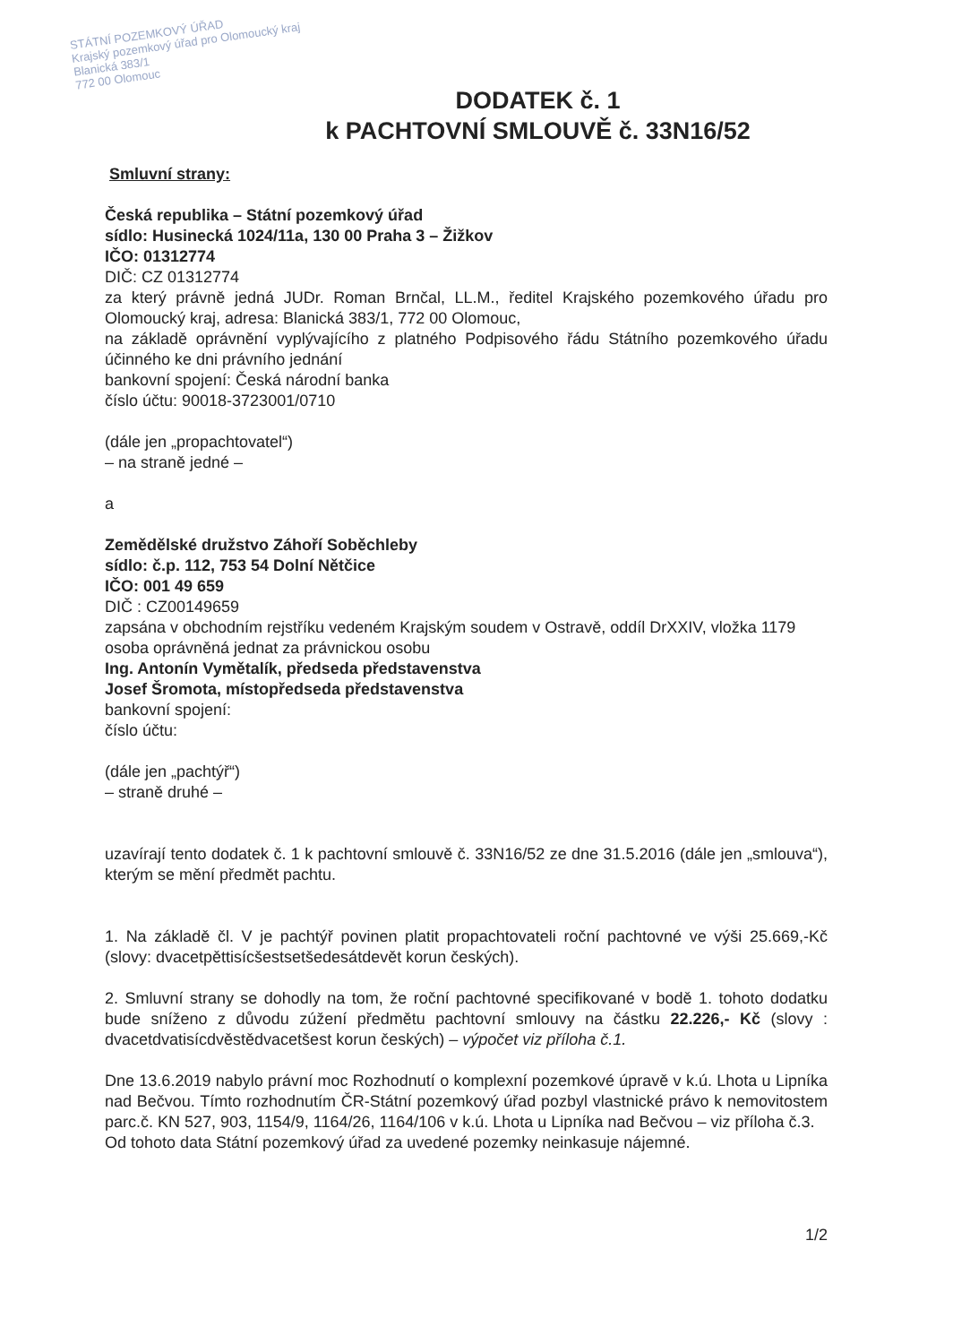STÁTNÍ POZEMKOVÝ ÚŘAD
Krajský pozemkový úřad pro Olomoucký kraj
Blanická 383/1
772 00 Olomouc
DODATEK č. 1
k PACHTOVNÍ SMLOUVĚ č. 33N16/52
Smluvní strany:
Česká republika – Státní pozemkový úřad
sídlo: Husinecká 1024/11a, 130 00 Praha 3 – Žižkov
IČO: 01312774
DIČ: CZ 01312774
za který právně jedná JUDr. Roman Brnčal, LL.M., ředitel Krajského pozemkového úřadu pro Olomoucký kraj, adresa: Blanická 383/1, 772 00 Olomouc,
na základě oprávnění vyplývajícího z platného Podpisového řádu Státního pozemkového úřadu účinného ke dni právního jednání
bankovní spojení: Česká národní banka
číslo účtu: 90018-3723001/0710
(dále jen „propachtovatel“)
– na straně jedné –
a
Zemědělské družstvo Záhoří Soběchleby
sídlo: č.p. 112, 753 54 Dolní Nětčice
IČO: 001 49 659
DIČ : CZ00149659
zapsána v obchodním rejstříku vedeném Krajským soudem v Ostravě, oddíl DrXXIV, vložka 1179
osoba oprávněná jednat za právnickou osobu
Ing. Antonín Vymětalík, předseda představenstva
Josef Šromota, místopředseda představenstva
bankovní spojení:
číslo účtu:
(dále jen „pachtýř“)
– straně druhé –
uzavírají tento dodatek č. 1 k pachtovní smlouvě č. 33N16/52 ze dne 31.5.2016 (dále jen „smlouva“), kterým se mění předmět pachtu.
1. Na základě čl. V je pachtýř povinen platit propachtovateli roční pachtovné ve výši 25.669,-Kč (slovy: dvacetpěttisícšestsetšedesátdevět korun českých).
2. Smluvní strany se dohodly na tom, že roční pachtovné specifikované v bodě 1. tohoto dodatku bude sníženo z důvodu zúžení předmětu pachtovní smlouvy na částku 22.226,- Kč (slovy : dvacetdvatisícdvěstědvacetšest korun českých) – výpočet viz příloha č.1.
Dne 13.6.2019 nabylo právní moc Rozhodnutí o komplexní pozemkové úpravě v k.ú. Lhota u Lipníka nad Bečvou. Tímto rozhodnutím ČR-Státní pozemkový úřad pozbyl vlastnické právo k nemovitostem parc.č. KN 527, 903, 1154/9, 1164/26, 1164/106 v k.ú. Lhota u Lipníka nad Bečvou – viz příloha č.3.
Od tohoto data Státní pozemkový úřad za uvedené pozemky neinkasuje nájemné.
1/2